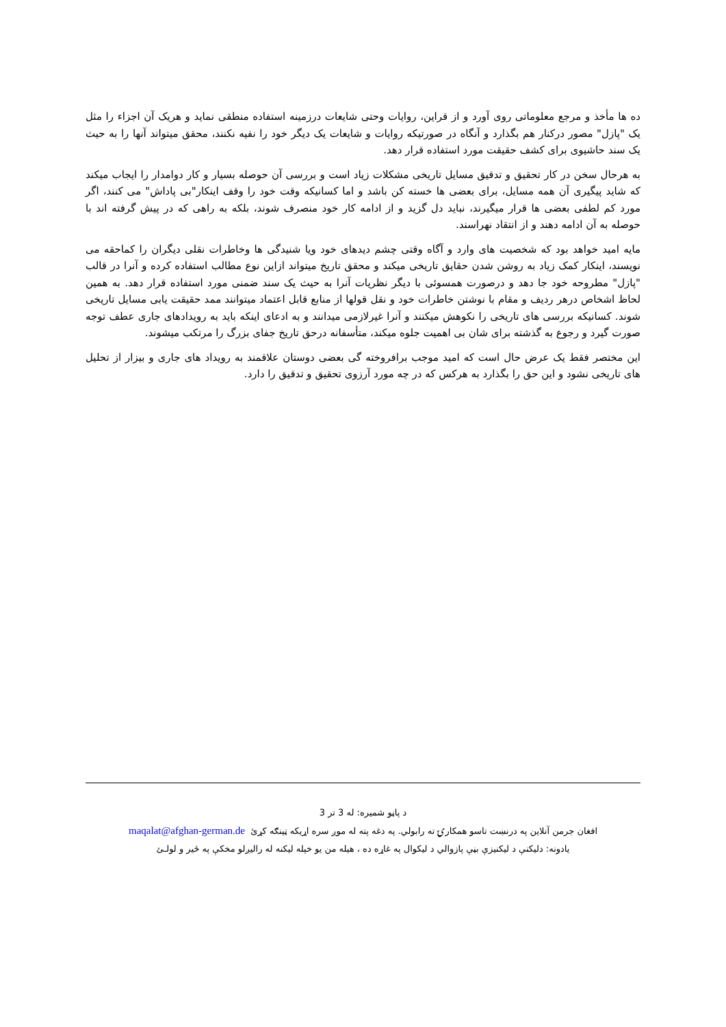ده ها مأخذ و مرجع معلوماتی روی آورد و از قراین، روایات وحتی شایعات درزمینه استفاده منطقی نماید و هریک آن اجزاء را مثل یک "پازل" مصور درکنار هم بگذارد و آنگاه در صورتیکه روایات و شایعات یک دیگر خود را نفیه نکنند، محقق میتواند آنها را به حیث یک سند حاشیوی برای کشف حقیقت مورد استفاده قرار دهد.
به هرحال سخن در کار تحقیق و تدقیق مسایل تاریخی مشکلات زیاد است و بررسی آن حوصله بسیار و کار دوامدار را ایجاب میکند که شاید پیگیری آن همه مسایل، برای بعضی ها خسته کن باشد و اما کسانیکه وقت خود را وقف اینکار"بی پاداش" می کنند، اگر مورد کم لطفی بعضی ها قرار میگیرند، نباید دل گزید و از ادامه کار خود منصرف شوند، بلکه به راهی که در پیش گرفته اند با حوصله به آن ادامه دهند و از انتقاد نهراسند.
مایه امید خواهد بود که شخصیت های وارد و آگاه وقتی چشم دیدهای خود ویا شنیدگی ها وخاطرات نقلی دیگران را کماحقه می نویسند، اینکار کمک زیاد به روشن شدن حقایق تاریخی میکند و محقق تاریخ میتواند ازاین نوع مطالب استفاده کرده و آنرا در قالب "پازل" مطروحه خود جا دهد و درصورت همسوئی با دیگر نظریات آنرا به حیث یک سند ضمنی مورد استفاده قرار دهد. به همین لحاظ اشخاص درهر ردیف و مقام با نوشتن خاطرات خود و نقل قولها از منابع قابل اعتماد میتوانند ممد حقیقت یابی مسایل تاریخی شوند. کسانیکه بررسی های تاریخی را نکوهش میکنند و آنرا غیرلازمی میدانند و به ادعای اینکه باید به رویدادهای جاری عطف توجه صورت گیرد و رجوع به گذشته برای شان بی اهمیت جلوه میکند، متأسفانه درحق تاریخ جفای بزرگ را مرتکب میشوند.
این مختصر فقط یک عرض حال است که امید موجب برافروخته گی بعضی دوستان علاقمند به رویداد های جاری و بیزار از تحلیل های تاریخی نشود و این حق را بگذارد به هرکس که در چه مورد آرزوی تحقیق و تدقیق را دارد.
د پاڼو شمیره: له 3 تر 3
افغان جرمن آنلاین په درنښت تاسو همکارۍ ته رابولي. په دغه پته له موږ سره اړیکه ټینګه کړئ maqalat@afghan-german.de
یادونه: دلیکنې د لیکنیزې بڼې پازوالي د لیکوال په غاړه ده ، هیله من یو خپله لیکنه له رالیږلو مخکې په ځیر و لولـئ